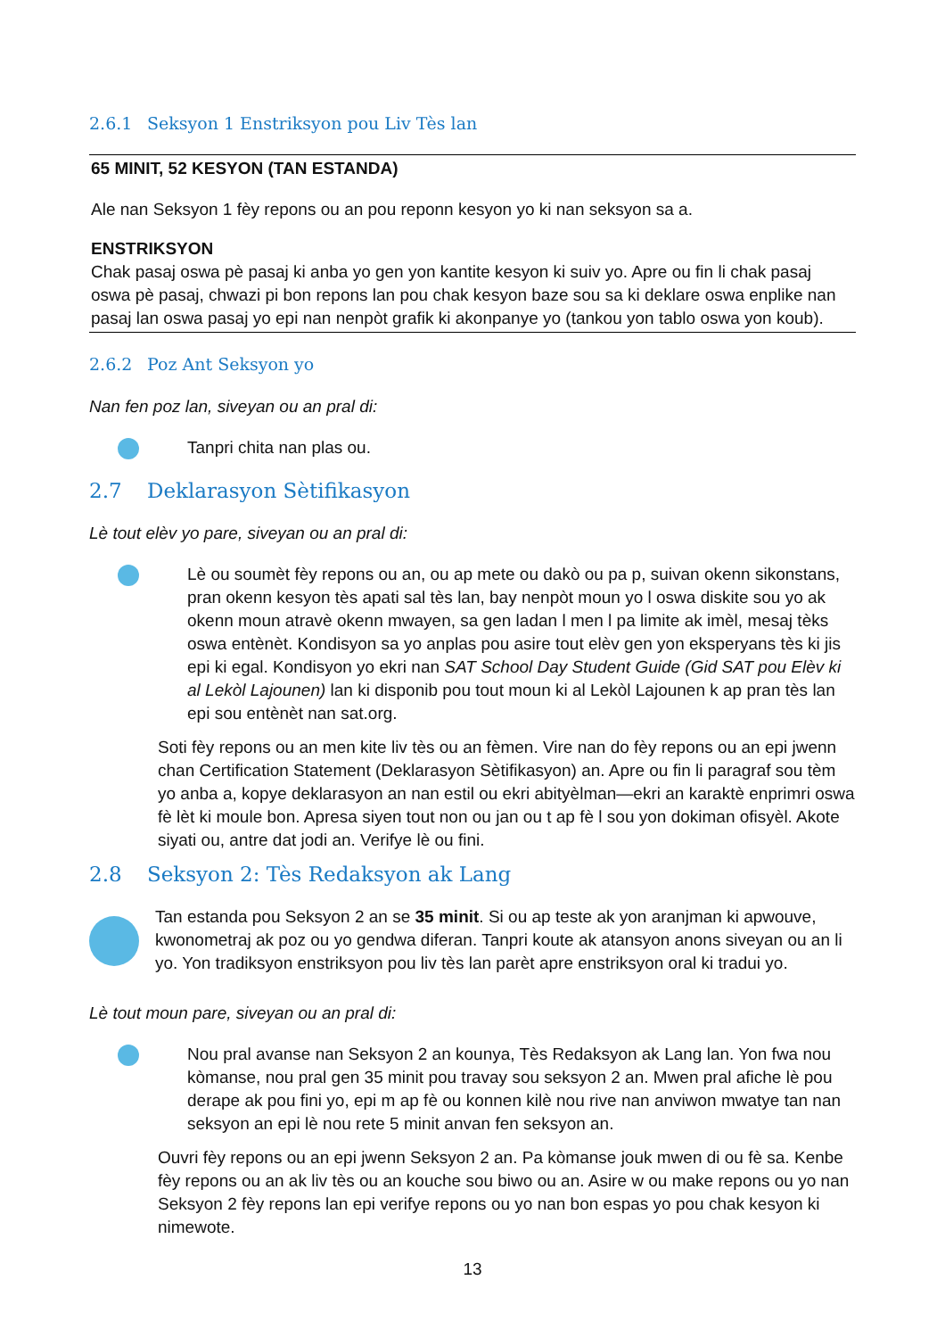2.6.1 Seksyon 1 Enstriksyon pou Liv Tès lan
65 MINIT, 52 KESYON (TAN ESTANDA)
Ale nan Seksyon 1 fèy repons ou an pou reponn kesyon yo ki nan seksyon sa a.
ENSTRIKSYON
Chak pasaj oswa pè pasaj ki anba yo gen yon kantite kesyon ki suiv yo. Apre ou fin li chak pasaj oswa pè pasaj, chwazi pi bon repons lan pou chak kesyon baze sou sa ki deklare oswa enplike nan pasaj lan oswa pasaj yo epi nan nenpòt grafik ki akonpanye yo (tankou yon tablo oswa yon koub).
2.6.2 Poz Ant Seksyon yo
Nan fen poz lan, siveyan ou an pral di:
Tanpri chita nan plas ou.
2.7 Deklarasyon Sètifikasyon
Lè tout elèv yo pare, siveyan ou an pral di:
Lè ou soumèt fèy repons ou an, ou ap mete ou dakò ou pa p, suivan okenn sikonstans, pran okenn kesyon tès apati sal tès lan, bay nenpòt moun yo l oswa diskite sou yo ak okenn moun atravè okenn mwayen, sa gen ladan l men l pa limite ak imèl, mesaj tèks oswa entènèt. Kondisyon sa yo anplas pou asire tout elèv gen yon eksperyans tès ki jis epi ki egal. Kondisyon yo ekri nan SAT School Day Student Guide (Gid SAT pou Elèv ki al Lekòl Lajounen) lan ki disponib pou tout moun ki al Lekòl Lajounen k ap pran tès lan epi sou entènèt nan sat.org.
Soti fèy repons ou an men kite liv tès ou an fèmen. Vire nan do fèy repons ou an epi jwenn chan Certification Statement (Deklarasyon Sètifikasyon) an. Apre ou fin li paragraf sou tèm yo anba a, kopye deklarasyon an nan estil ou ekri abityèlman—ekri an karaktè enprimri oswa fè lèt ki moule bon. Apresa siyen tout non ou jan ou t ap fè l sou yon dokiman ofisyèl. Akote siyati ou, antre dat jodi an. Verifye lè ou fini.
2.8 Seksyon 2: Tès Redaksyon ak Lang
Tan estanda pou Seksyon 2 an se 35 minit. Si ou ap teste ak yon aranjman ki apwouve, kwonometraj ak poz ou yo gendwa diferan. Tanpri koute ak atansyon anons siveyan ou an li yo. Yon tradiksyon enstriksyon pou liv tès lan parèt apre enstriksyon oral ki tradui yo.
Lè tout moun pare, siveyan ou an pral di:
Nou pral avanse nan Seksyon 2 an kounya, Tès Redaksyon ak Lang lan. Yon fwa nou kòmanse, nou pral gen 35 minit pou travay sou seksyon 2 an. Mwen pral afiche lè pou derape ak pou fini yo, epi m ap fè ou konnen kilè nou rive nan anviwon mwatye tan nan seksyon an epi lè nou rete 5 minit anvan fen seksyon an.
Ouvri fèy repons ou an epi jwenn Seksyon 2 an. Pa kòmanse jouk mwen di ou fè sa. Kenbe fèy repons ou an ak liv tès ou an kouche sou biwo ou an. Asire w ou make repons ou yo nan Seksyon 2 fèy repons lan epi verifye repons ou yo nan bon espas yo pou chak kesyon ki nimewote.
13